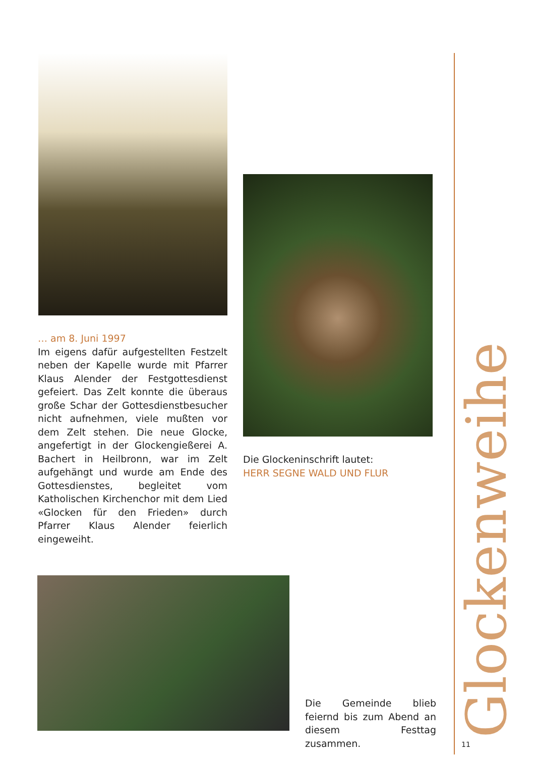… am 8. Juni 1997
Im eigens dafür aufgestellten Festzelt neben der Kapelle wurde mit Pfarrer Klaus Alender der Festgottesdienst gefeiert. Das Zelt konnte die überaus große Schar der Gottesdienstbesucher nicht aufnehmen, viele mußten vor dem Zelt stehen. Die neue Glocke, angefertigt in der Glockengießerei A. Bachert in Heilbronn, war im Zelt aufgehängt und wurde am Ende des Gottesdienstes, begleitet vom Katholischen Kirchenchor mit dem Lied «Glocken für den Frieden» durch Pfarrer Klaus Alender feierlich eingeweiht.
Die Glockeninschrift lautet:
HERR SEGNE WALD UND FLUR
Die Gemeinde blieb feiernd bis zum Abend an diesem Festtag zusammen.
Glockenweihe
11